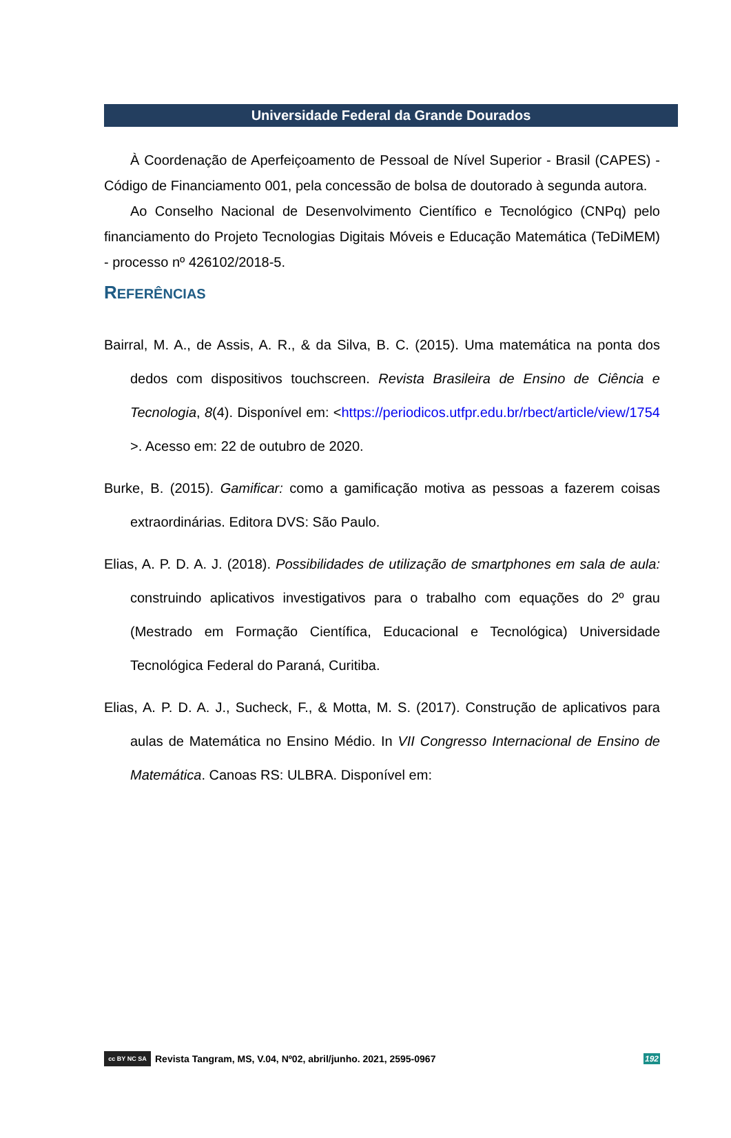Universidade Federal da Grande Dourados
À Coordenação de Aperfeiçoamento de Pessoal de Nível Superior - Brasil (CAPES) - Código de Financiamento 001, pela concessão de bolsa de doutorado à segunda autora.
Ao Conselho Nacional de Desenvolvimento Científico e Tecnológico (CNPq) pelo financiamento do Projeto Tecnologias Digitais Móveis e Educação Matemática (TeDiMEM) - processo nº 426102/2018-5.
REFERÊNCIAS
Bairral, M. A., de Assis, A. R., & da Silva, B. C. (2015). Uma matemática na ponta dos dedos com dispositivos touchscreen. Revista Brasileira de Ensino de Ciência e Tecnologia, 8(4). Disponível em: <https://periodicos.utfpr.edu.br/rbect/article/view/1754 >. Acesso em: 22 de outubro de 2020.
Burke, B. (2015). Gamificar: como a gamificação motiva as pessoas a fazerem coisas extraordinárias. Editora DVS: São Paulo.
Elias, A. P. D. A. J. (2018). Possibilidades de utilização de smartphones em sala de aula: construindo aplicativos investigativos para o trabalho com equações do 2º grau (Mestrado em Formação Científica, Educacional e Tecnológica) Universidade Tecnológica Federal do Paraná, Curitiba.
Elias, A. P. D. A. J., Sucheck, F., & Motta, M. S. (2017). Construção de aplicativos para aulas de Matemática no Ensino Médio. In VII Congresso Internacional de Ensino de Matemática. Canoas RS: ULBRA. Disponível em:
cc BY NC SA
Revista Tangram, MS, V.04, Nº02, abril/junho. 2021, 2595-0967 192